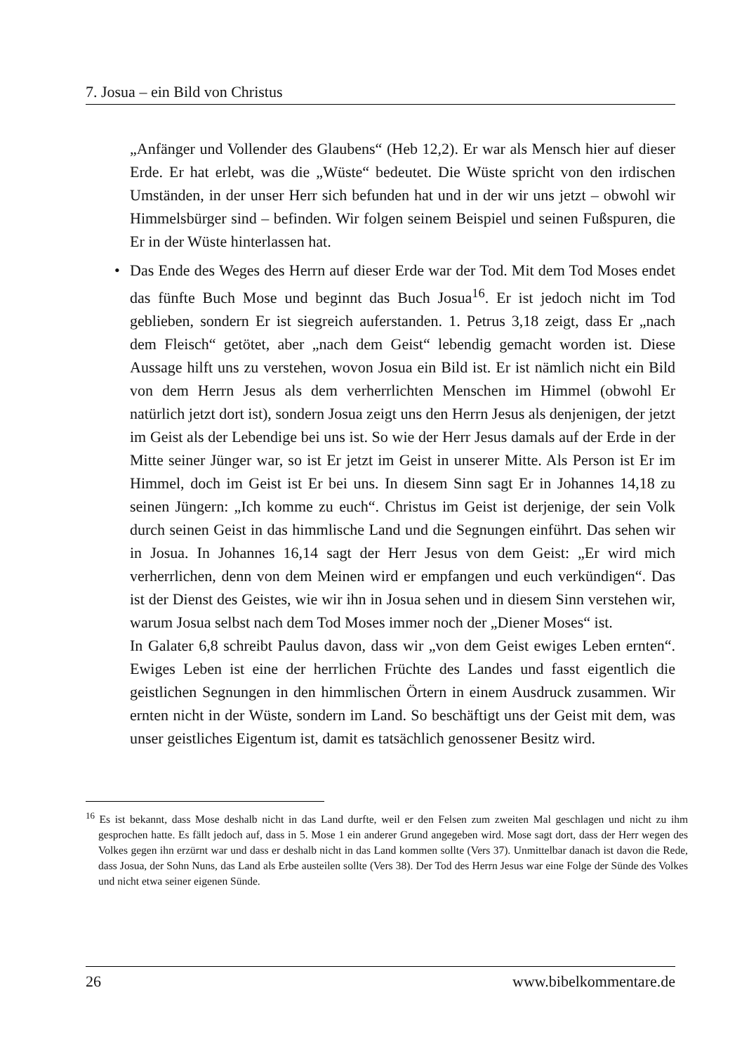7. Josua – ein Bild von Christus
„Anfänger und Vollender des Glaubens“ (Heb 12,2). Er war als Mensch hier auf dieser Erde. Er hat erlebt, was die „Wüste“ bedeutet. Die Wüste spricht von den irdischen Umständen, in der unser Herr sich befunden hat und in der wir uns jetzt – obwohl wir Himmelsbürger sind – befinden. Wir folgen seinem Beispiel und seinen Fußspuren, die Er in der Wüste hinterlassen hat.
• Das Ende des Weges des Herrn auf dieser Erde war der Tod. Mit dem Tod Moses endet das fünfte Buch Mose und beginnt das Buch Josua<sup>16</sup>. Er ist jedoch nicht im Tod geblieben, sondern Er ist siegreich auferstanden. 1. Petrus 3,18 zeigt, dass Er „nach dem Fleisch“ getötet, aber „nach dem Geist“ lebendig gemacht worden ist. Diese Aussage hilft uns zu verstehen, wovon Josua ein Bild ist. Er ist nämlich nicht ein Bild von dem Herrn Jesus als dem verherrlichten Menschen im Himmel (obwohl Er natürlich jetzt dort ist), sondern Josua zeigt uns den Herrn Jesus als denjenigen, der jetzt im Geist als der Lebendige bei uns ist. So wie der Herr Jesus damals auf der Erde in der Mitte seiner Jünger war, so ist Er jetzt im Geist in unserer Mitte. Als Person ist Er im Himmel, doch im Geist ist Er bei uns. In diesem Sinn sagt Er in Johannes 14,18 zu seinen Jüngern: „Ich komme zu euch“. Christus im Geist ist derjenige, der sein Volk durch seinen Geist in das himmlische Land und die Segnungen einführt. Das sehen wir in Josua. In Johannes 16,14 sagt der Herr Jesus von dem Geist: „Er wird mich verherrlichen, denn von dem Meinen wird er empfangen und euch verkündigen“. Das ist der Dienst des Geistes, wie wir ihn in Josua sehen und in diesem Sinn verstehen wir, warum Josua selbst nach dem Tod Moses immer noch der „Diener Moses“ ist.
In Galater 6,8 schreibt Paulus davon, dass wir „von dem Geist ewiges Leben ernten“. Ewiges Leben ist eine der herrlichen Früchte des Landes und fasst eigentlich die geistlichen Segnungen in den himmlischen Örtern in einem Ausdruck zusammen. Wir ernten nicht in der Wüste, sondern im Land. So beschäftigt uns der Geist mit dem, was unser geistliches Eigentum ist, damit es tatsächlich genossener Besitz wird.
<sup>16</sup> Es ist bekannt, dass Mose deshalb nicht in das Land durfte, weil er den Felsen zum zweiten Mal geschlagen und nicht zu ihm gesprochen hatte. Es fällt jedoch auf, dass in 5. Mose 1 ein anderer Grund angegeben wird. Mose sagt dort, dass der Herr wegen des Volkes gegen ihn erzürnt war und dass er deshalb nicht in das Land kommen sollte (Vers 37). Unmittelbar danach ist davon die Rede, dass Josua, der Sohn Nuns, das Land als Erbe austeilen sollte (Vers 38). Der Tod des Herrn Jesus war eine Folge der Sünde des Volkes und nicht etwa seiner eigenen Sünde.
26 www.bibelkommentare.de